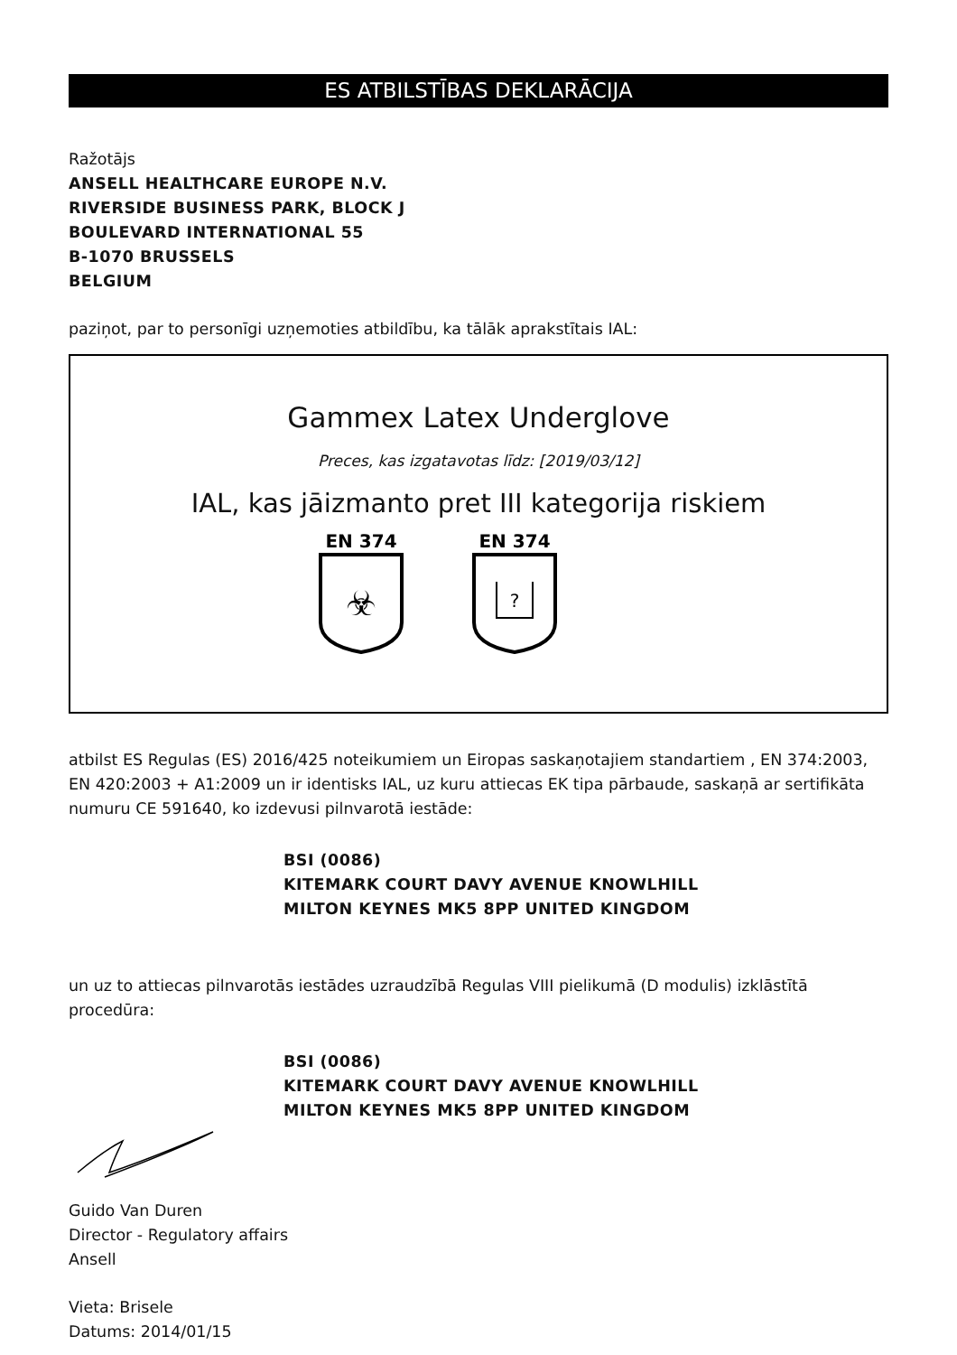ES ATBILSTĪBAS DEKLARĀCIJA
Ražotājs
ANSELL HEALTHCARE EUROPE N.V.
RIVERSIDE BUSINESS PARK, BLOCK J
BOULEVARD INTERNATIONAL 55
B-1070 BRUSSELS
BELGIUM
paziņot, par to personīgi uzņemoties atbildību, ka tālāk aprakstītais IAL:
Gammex Latex Underglove
Preces, kas izgatavotas līdz: [2019/03/12]
IAL, kas jāizmanto pret III kategorija riskiem
EN 374
☣
EN 374
?
atbilst ES Regulas (ES) 2016/425 noteikumiem un Eiropas saskaņotajiem standartiem , EN 374:2003, EN 420:2003 + A1:2009 un ir identisks IAL, uz kuru attiecas EK tipa pārbaude, saskaņā ar sertifikāta numuru CE 591640, ko izdevusi pilnvarotā iestāde:
BSI (0086)
KITEMARK COURT DAVY AVENUE KNOWLHILL
MILTON KEYNES MK5 8PP UNITED KINGDOM
un uz to attiecas pilnvarotās iestādes uzraudzībā Regulas VIII pielikumā (D modulis) izklāstītā procedūra:
BSI (0086)
KITEMARK COURT DAVY AVENUE KNOWLHILL
MILTON KEYNES MK5 8PP UNITED KINGDOM
Guido Van Duren
Director - Regulatory affairs
Ansell
Vieta: Brisele
Datums: 2014/01/15